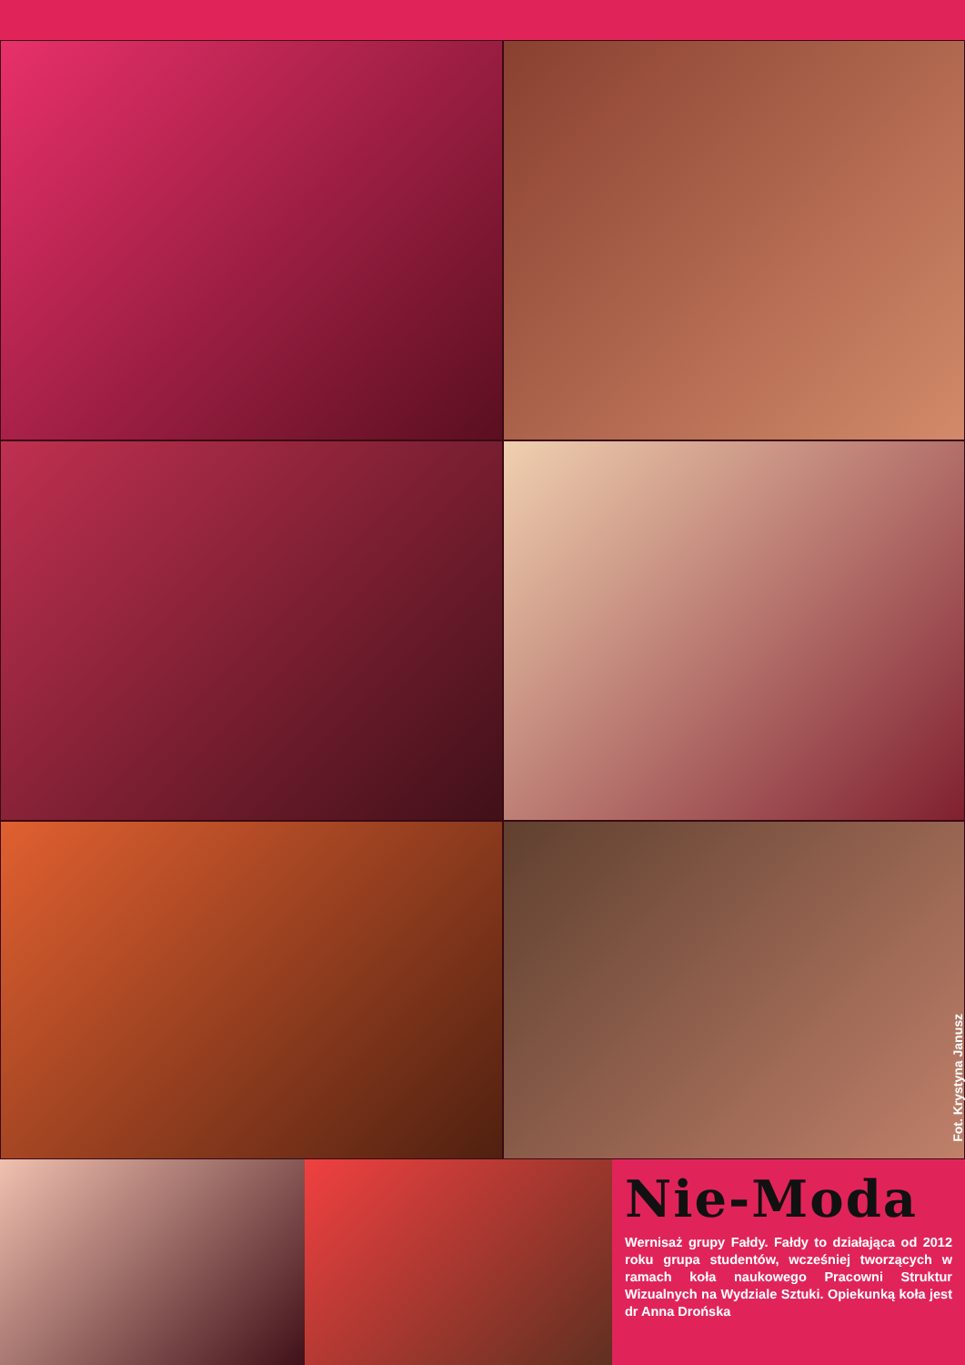Fot. Krystyna Janusz
Nie-Moda
Wernisaż grupy Fałdy. Fałdy to działająca od 2012 roku grupa studentów, wcześniej tworzących w ramach koła naukowego Pracowni Struktur Wizualnych na Wydziale Sztuki. Opiekunką koła jest dr Anna Drońska